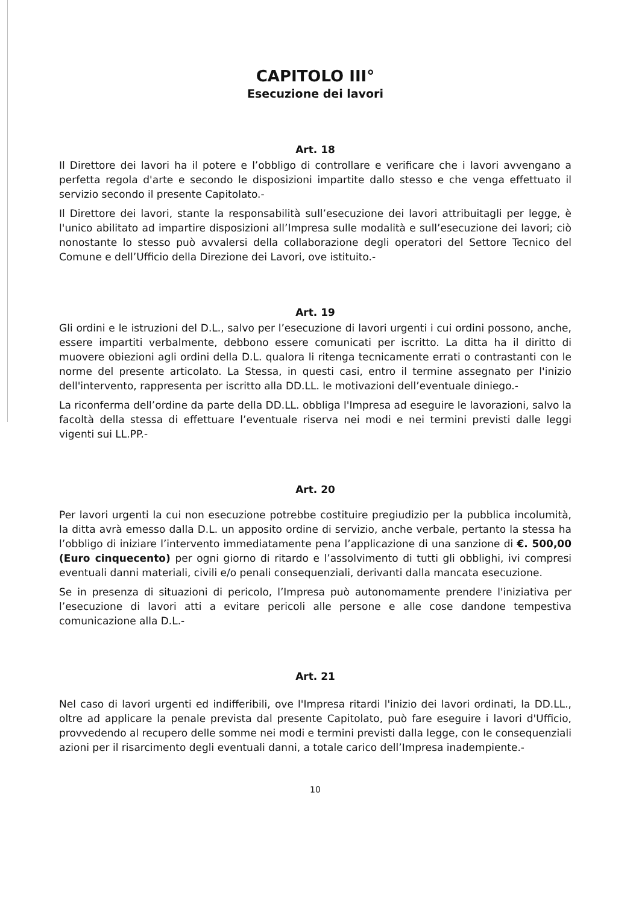CAPITOLO III°
Esecuzione dei lavori
Art. 18
Il Direttore dei lavori ha il potere e l’obbligo di controllare e verificare che i lavori avvengano a perfetta regola d'arte e secondo le disposizioni impartite dallo stesso e che venga effettuato il servizio secondo il presente Capitolato.-
Il Direttore dei lavori, stante la responsabilità sull’esecuzione dei lavori attribuitagli per legge, è l'unico abilitato ad impartire disposizioni all’Impresa sulle modalità e sull’esecuzione dei lavori; ciò nonostante lo stesso può avvalersi della collaborazione degli operatori del Settore Tecnico del Comune e dell’Ufficio della Direzione dei Lavori, ove istituito.-
Art. 19
Gli ordini e le istruzioni del D.L., salvo per l’esecuzione di lavori urgenti i cui ordini possono, anche, essere impartiti verbalmente, debbono essere comunicati per iscritto. La ditta ha il diritto di muovere obiezioni agli ordini della D.L. qualora li ritenga tecnicamente errati o contrastanti con le norme del presente articolato. La Stessa, in questi casi, entro il termine assegnato per l'inizio dell'intervento, rappresenta per iscritto alla DD.LL. le motivazioni dell’eventuale diniego.-
La riconferma dell’ordine da parte della DD.LL. obbliga l'Impresa ad eseguire le lavorazioni, salvo la facoltà della stessa di effettuare l’eventuale riserva nei modi e nei termini previsti dalle leggi vigenti sui LL.PP.-
Art. 20
Per lavori urgenti la cui non esecuzione potrebbe costituire pregiudizio per la pubblica incolumità, la ditta avrà emesso dalla D.L. un apposito ordine di servizio, anche verbale, pertanto la stessa ha l’obbligo di iniziare l’intervento immediatamente pena l’applicazione di una sanzione di €. 500,00 (Euro cinquecento) per ogni giorno di ritardo e l’assolvimento di tutti gli obblighi, ivi compresi eventuali danni materiali, civili e/o penali consequenziali, derivanti dalla mancata esecuzione.
Se in presenza di situazioni di pericolo, l’Impresa può autonomamente prendere l'iniziativa per l’esecuzione di lavori atti a evitare pericoli alle persone e alle cose dandone tempestiva comunicazione alla D.L.-
Art. 21
Nel caso di lavori urgenti ed indifferibili, ove l'Impresa ritardi l'inizio dei lavori ordinati, la DD.LL., oltre ad applicare la penale prevista dal presente Capitolato, può fare eseguire i lavori d'Ufficio, provvedendo al recupero delle somme nei modi e termini previsti dalla legge, con le consequenziali azioni per il risarcimento degli eventuali danni, a totale carico dell’Impresa inadempiente.-
10